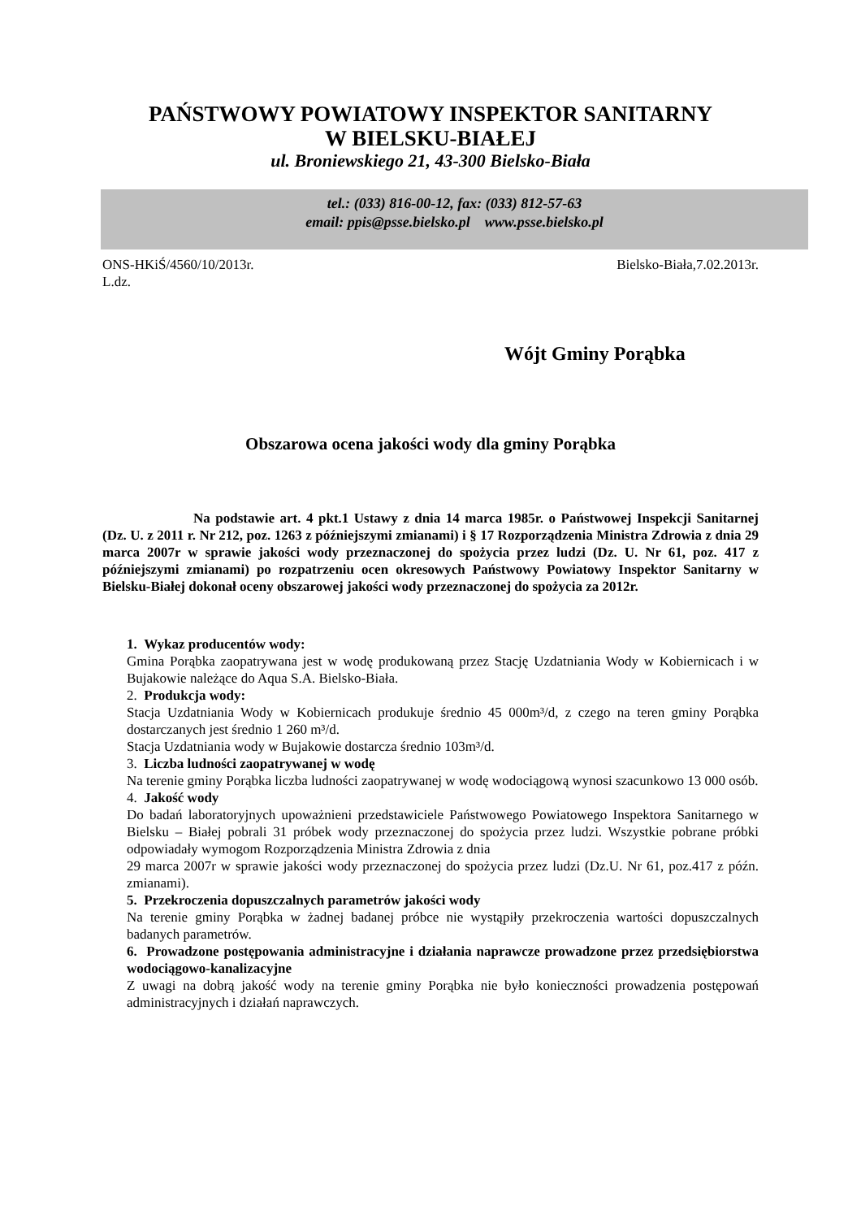PAŃSTWOWY POWIATOWY INSPEKTOR SANITARNY
W BIELSKU-BIAŁEJ
ul. Broniewskiego 21, 43-300 Bielsko-Biała
tel.: (033) 816-00-12, fax: (033) 812-57-63
email: ppis@psse.bielsko.pl www.psse.bielsko.pl
ONS-HKiŚ/4560/10/2013r. Bielsko-Biała,7.02.2013r.
L.dz.
Wójt Gminy Porąbka
Obszarowa ocena jakości wody dla gminy Porąbka
Na podstawie art. 4 pkt.1 Ustawy z dnia 14 marca 1985r. o Państwowej Inspekcji Sanitarnej (Dz. U. z 2011 r. Nr 212, poz. 1263 z późniejszymi zmianami) i § 17 Rozporządzenia Ministra Zdrowia z dnia 29 marca 2007r w sprawie jakości wody przeznaczonej do spożycia przez ludzi (Dz. U. Nr 61, poz. 417 z późniejszymi zmianami) po rozpatrzeniu ocen okresowych Państwowy Powiatowy Inspektor Sanitarny w Bielsku-Białej dokonał oceny obszarowej jakości wody przeznaczonej do spożycia za 2012r.
1. Wykaz producentów wody:
Gmina Porąbka zaopatrywana jest w wodę produkowaną przez Stację Uzdatniania Wody w Kobiernicach i w Bujakowie należące do Aqua S.A. Bielsko-Biała.
2. Produkcja wody:
Stacja Uzdatniania Wody w Kobiernicach produkuje średnio 45 000m³/d, z czego na teren gminy Porąbka dostarczanych jest średnio 1 260 m³/d.
Stacja Uzdatniania wody w Bujakowie dostarcza średnio 103m³/d.
3. Liczba ludności zaopatrywanej w wodę
Na terenie gminy Porąbka liczba ludności zaopatrywanej w wodę wodociągową wynosi szacunkowo 13 000 osób.
4. Jakość wody
Do badań laboratoryjnych upoważnieni przedstawiciele Państwowego Powiatowego Inspektora Sanitarnego w Bielsku – Białej pobrali 31 próbek wody przeznaczonej do spożycia przez ludzi. Wszystkie pobrane próbki odpowiadały wymogom Rozporządzenia Ministra Zdrowia z dnia
29 marca 2007r w sprawie jakości wody przeznaczonej do spożycia przez ludzi (Dz.U. Nr 61, poz.417 z późn. zmianami).
5. Przekroczenia dopuszczalnych parametrów jakości wody
Na terenie gminy Porąbka w żadnej badanej próbce nie wystąpiły przekroczenia wartości dopuszczalnych badanych parametrów.
6. Prowadzone postępowania administracyjne i działania naprawcze prowadzone przez przedsiębiorstwa wodociągowo-kanalizacyjne
Z uwagi na dobrą jakość wody na terenie gminy Porąbka nie było konieczności prowadzenia postępowań administracyjnych i działań naprawczych.